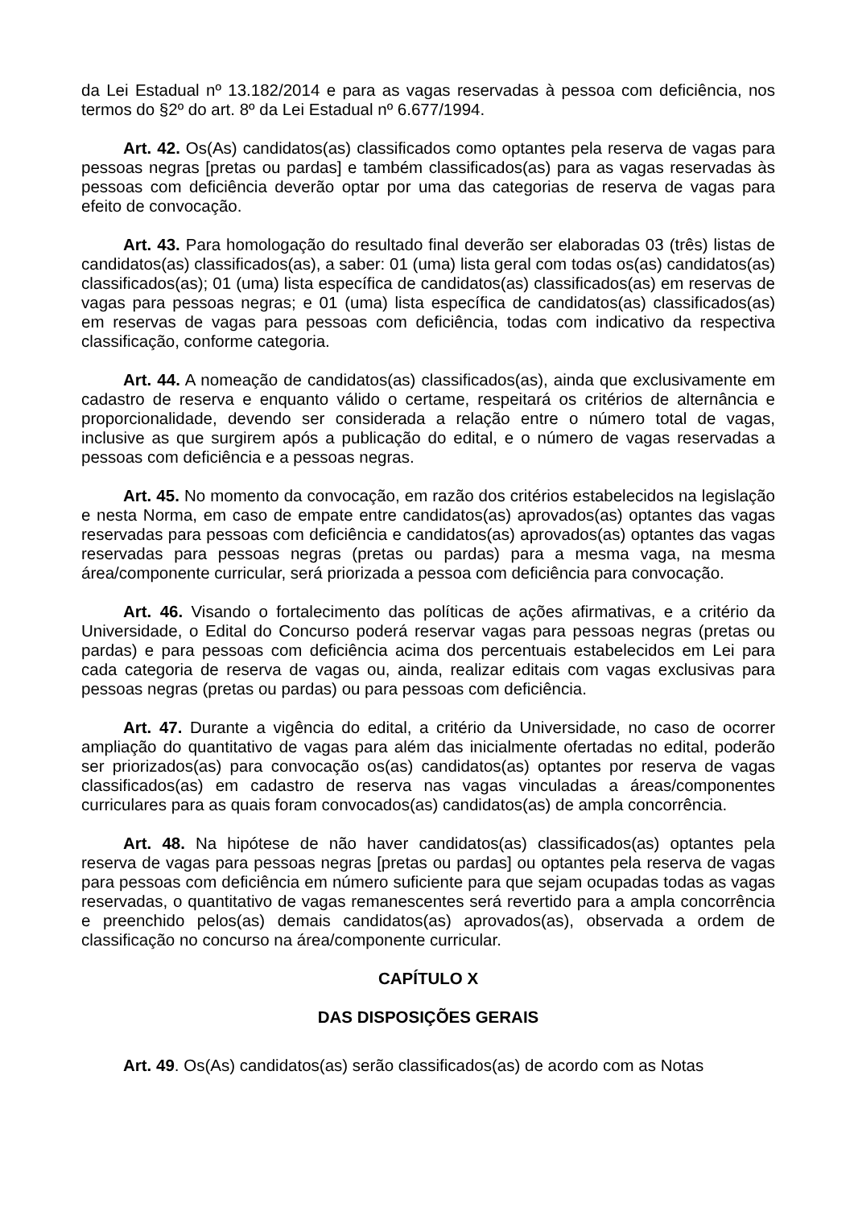da Lei Estadual nº 13.182/2014 e para as vagas reservadas à pessoa com deficiência, nos termos do §2º do art. 8º da Lei Estadual nº 6.677/1994.
Art. 42. Os(As) candidatos(as) classificados como optantes pela reserva de vagas para pessoas negras [pretas ou pardas] e também classificados(as) para as vagas reservadas às pessoas com deficiência deverão optar por uma das categorias de reserva de vagas para efeito de convocação.
Art. 43. Para homologação do resultado final deverão ser elaboradas 03 (três) listas de candidatos(as) classificados(as), a saber: 01 (uma) lista geral com todas os(as) candidatos(as) classificados(as); 01 (uma) lista específica de candidatos(as) classificados(as) em reservas de vagas para pessoas negras; e 01 (uma) lista específica de candidatos(as) classificados(as) em reservas de vagas para pessoas com deficiência, todas com indicativo da respectiva classificação, conforme categoria.
Art. 44. A nomeação de candidatos(as) classificados(as), ainda que exclusivamente em cadastro de reserva e enquanto válido o certame, respeitará os critérios de alternância e proporcionalidade, devendo ser considerada a relação entre o número total de vagas, inclusive as que surgirem após a publicação do edital, e o número de vagas reservadas a pessoas com deficiência e a pessoas negras.
Art. 45. No momento da convocação, em razão dos critérios estabelecidos na legislação e nesta Norma, em caso de empate entre candidatos(as) aprovados(as) optantes das vagas reservadas para pessoas com deficiência e candidatos(as) aprovados(as) optantes das vagas reservadas para pessoas negras (pretas ou pardas) para a mesma vaga, na mesma área/componente curricular, será priorizada a pessoa com deficiência para convocação.
Art. 46. Visando o fortalecimento das políticas de ações afirmativas, e a critério da Universidade, o Edital do Concurso poderá reservar vagas para pessoas negras (pretas ou pardas) e para pessoas com deficiência acima dos percentuais estabelecidos em Lei para cada categoria de reserva de vagas ou, ainda, realizar editais com vagas exclusivas para pessoas negras (pretas ou pardas) ou para pessoas com deficiência.
Art. 47. Durante a vigência do edital, a critério da Universidade, no caso de ocorrer ampliação do quantitativo de vagas para além das inicialmente ofertadas no edital, poderão ser priorizados(as) para convocação os(as) candidatos(as) optantes por reserva de vagas classificados(as) em cadastro de reserva nas vagas vinculadas a áreas/componentes curriculares para as quais foram convocados(as) candidatos(as) de ampla concorrência.
Art. 48. Na hipótese de não haver candidatos(as) classificados(as) optantes pela reserva de vagas para pessoas negras [pretas ou pardas] ou optantes pela reserva de vagas para pessoas com deficiência em número suficiente para que sejam ocupadas todas as vagas reservadas, o quantitativo de vagas remanescentes será revertido para a ampla concorrência e preenchido pelos(as) demais candidatos(as) aprovados(as), observada a ordem de classificação no concurso na área/componente curricular.
CAPÍTULO X
DAS DISPOSIÇÕES GERAIS
Art. 49. Os(As) candidatos(as) serão classificados(as) de acordo com as Notas